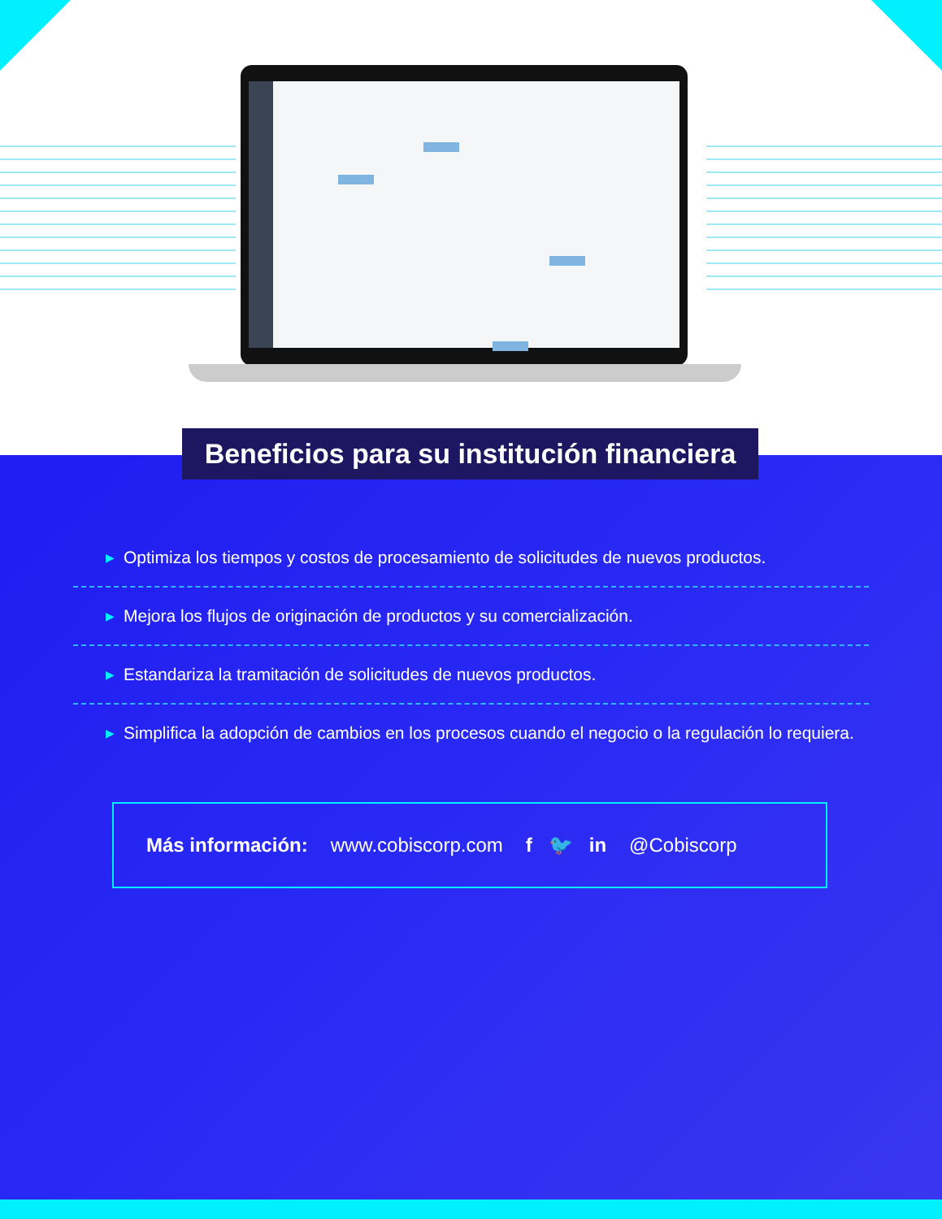▶ Optimiza los tiempos y costos de procesamiento de solicitudes de nuevos productos.
▶ Mejora los flujos de originación de productos y su comercialización.
▶ Estandariza la tramitación de solicitudes de nuevos productos.
▶ Simplifica la adopción de cambios en los procesos cuando el negocio o la regulación lo requiera.
Más información: www.cobiscorp.com f 🐦 in @Cobiscorp
Beneficios para su institución financiera